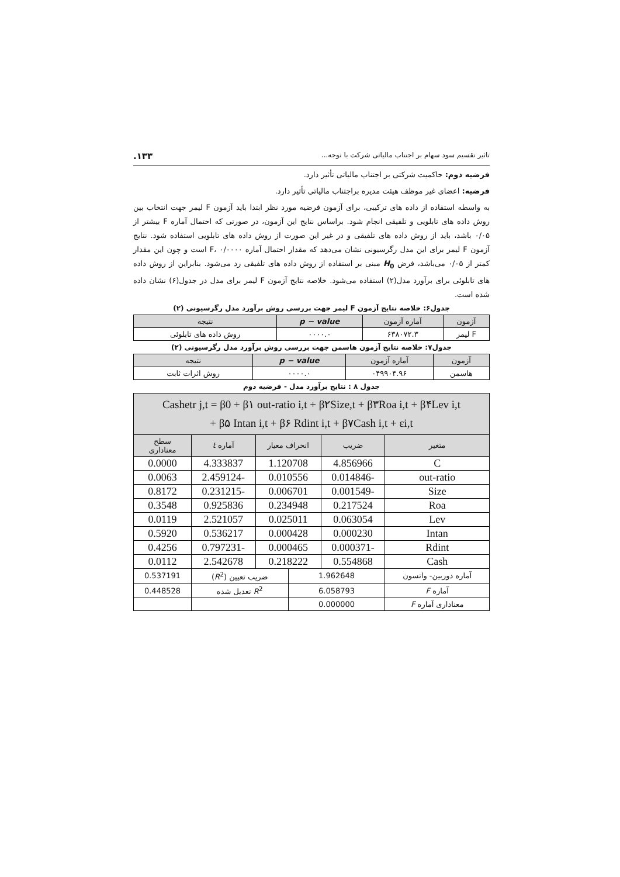تاثیر تقسیم سود سهام بر اجتناب مالیاتی شرکت با توجه... ۱۳۳.
فرضیه دوم: حاکمیت شرکتی بر اجتناب مالیاتی تأثیر دارد.
فرضیه: اعضای غیر موظف هیئت مدیره براجتناب مالیاتی تأثیر دارد.
به واسطه استفاده از داده های ترکیبی، برای آزمون فرضیه مورد نظر ابتدا باید آزمون F لیمر جهت انتخاب بین روش داده های تابلویی و تلفیقی انجام شود. براساس نتایج این آزمون، در صورتی که احتمال آماره F بیشتر از ۰/۰۵ باشد، باید از روش داده های تلفیقی و در غیر این صورت از روش داده های تابلویی استفاده شود. نتایج آزمون F لیمر برای این مدل رگرسیونی نشان می‌دهد که مقدار احتمال آماره F، ۰/۰۰۰۰ است و چون این مقدار کمتر از ۰/۰۵ می‌باشد، فرض H<sub>0</sub> مبنی بر استفاده از روش داده های تلفیقی رد می‌شود. بنابراین از روش داده های تابلوئی برای برآورد مدل(۲) استفاده می‌شود. خلاصه نتایج آزمون F لیمر برای مدل در جدول(۶) نشان داده شده است.
جدول۶: خلاصه نتایج آزمون F لیمر جهت بررسی روش برآورد مدل رگرسیونی (۲)
| آزمون | آماره آزمون | p − value | نتیجه |
| --- | --- | --- | --- |
| F لیمر | ۶۳۸۰۷۲.۳ | ۰۰۰۰.۰ | روش داده های تابلوئی |
جدول۷: خلاصه نتایج آزمون هاسمن جهت بررسی روش برآورد مدل رگرسیونی (۲)
| آزمون | آماره آزمون | p − value | نتیجه |
| --- | --- | --- | --- |
| هاسمن | ۰۴۹۹۰۴.۹۶ | ۰۰۰۰.۰ | روش اثرات ثابت |
جدول ۸ : نتایج برآورد مدل - فرضیه دوم
| Cashetr j,t = β0 + β۱ out-ratio i,t + β۲Size,t + β۳Roa i,t + β۴Lev i,t + β۵ Intan i,t + β۶ Rdint i,t + β۷Cash i,t + εi,t | | | | | |
| --- | --- | --- | --- | --- | --- |
| متغیر | ضریب | انحراف معیار | | آماره t | سطح معناداری |
| C | 4.856966 | 1.120708 | | 4.333837 | 0.0000 |
| out-ratio | -0.014846 | 0.010556 | | -2.459124 | 0.0063 |
| Size | -0.001549 | 0.006701 | | -0.231215 | 0.8172 |
| Roa | 0.217524 | 0.234948 | | 0.925836 | 0.3548 |
| Lev | 0.063054 | 0.025011 | | 2.521057 | 0.0119 |
| Intan | 0.000230 | 0.000428 | | 0.536217 | 0.5920 |
| Rdint | -0.000371 | 0.000465 | | -0.797231 | 0.4256 |
| Cash | 0.554868 | 0.218222 | | 2.542678 | 0.0112 |
| آماره دوربین- واتسون | 1.962648 | | ضریب تعیین ( R<sup>2</sup>) | | 0.537191 |
| آماره F | 6.058793 | | R<sup>2</sup> تعدیل شده | | 0.448528 |
| معناداری آماره F | 0.000000 | | | | |